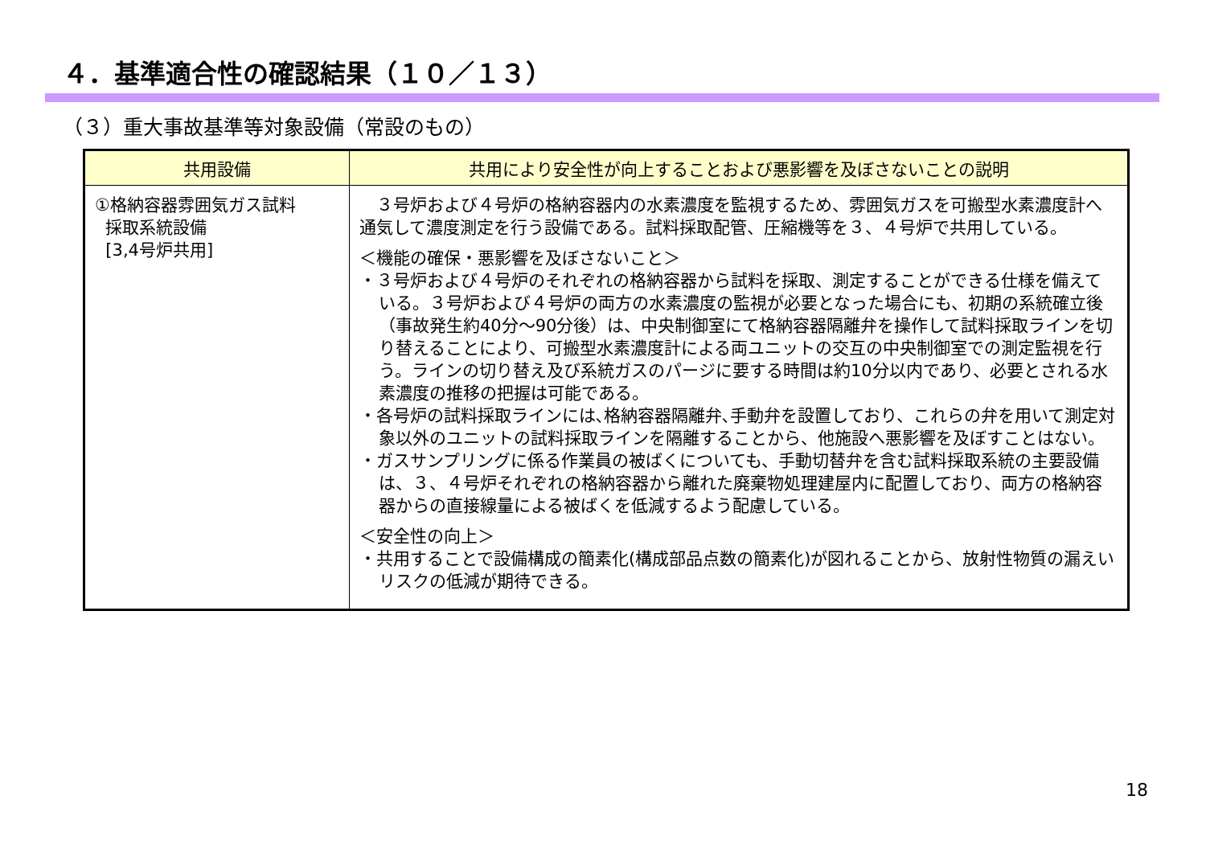４．基準適合性の確認結果（１０／１３）
（３）重大事故基準等対象設備（常設のもの）
| 共用設備 | 共用により安全性が向上することおよび悪影響を及ぼさないことの説明 |
| --- | --- |
| ①格納容器雰囲気ガス試料 採取系統設備 [3,4号炉共用] | ３号炉および４号炉の格納容器内の水素濃度を監視するため、雰囲気ガスを可搬型水素濃度計へ通気して濃度測定を行う設備である。試料採取配管、圧縮機等を３、４号炉で共用している。 ＜機能の確保・悪影響を及ぼさないこと＞ ・３号炉および４号炉のそれぞれの格納容器から試料を採取、測定することができる仕様を備えている。３号炉および４号炉の両方の水素濃度の監視が必要となった場合にも、初期の系統確立後（事故発生約40分～90分後）は、中央制御室にて格納容器隔離弁を操作して試料採取ラインを切り替えることにより、可搬型水素濃度計による両ユニットの交互の中央制御室での測定監視を行う。ラインの切り替え及び系統ガスのパージに要する時間は約10分以内であり、必要とされる水素濃度の推移の把握は可能である。 ・各号炉の試料採取ラインには､格納容器隔離弁､手動弁を設置しており、これらの弁を用いて測定対象以外のユニットの試料採取ラインを隔離することから、他施設へ悪影響を及ぼすことはない。 ・ガスサンプリングに係る作業員の被ばくについても、手動切替弁を含む試料採取系統の主要設備は、３、４号炉それぞれの格納容器から離れた廃棄物処理建屋内に配置しており、両方の格納容器からの直接線量による被ばくを低減するよう配慮している。 ＜安全性の向上＞ ・共用することで設備構成の簡素化(構成部品点数の簡素化)が図れることから、放射性物質の漏えいリスクの低減が期待できる。 |
18